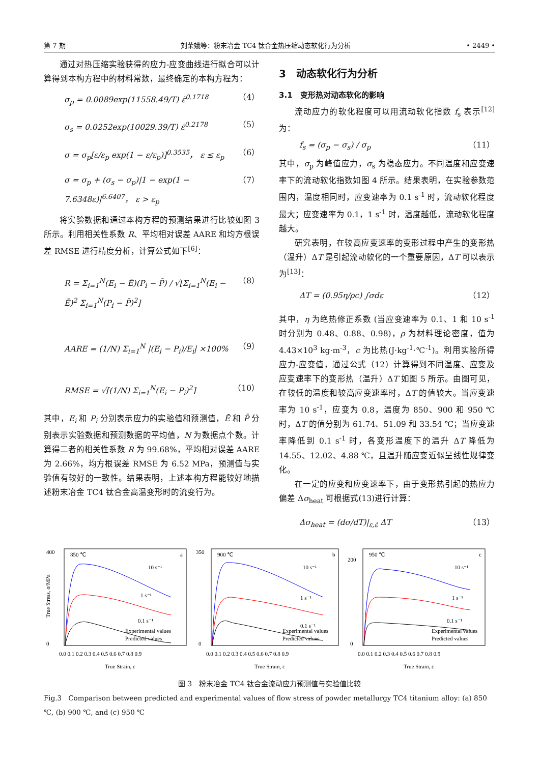第 7 期 刘荣娥等：粉末冶金 TC4 钛合金热压缩动态软化行为分析 • 2449 •
通过对热压缩实验获得的应力-应变曲线进行拟合可以计算得到本构方程中的材料常数，最终确定的本构方程为：
σ<sub>p</sub> = 0.0089exp(11558.49/T) ε̇<sup>0.1718</sup> （4）
σ<sub>s</sub> = 0.0252exp(10029.39/T) ε̇<sup>0.2178</sup> （5）
σ = σ<sub>p</sub>[ε/ε<sub>p</sub> exp(1 − ε/ε<sub>p</sub>)]<sup>0.3535</sup>， ε ≤ ε<sub>p</sub> （6）
σ = σ<sub>p</sub> + (σ<sub>s</sub> − σ<sub>p</sub>)|1 − exp(1 − 7.6348ε)|<sup>6.6407</sup>， ε > ε<sub>p</sub> （7）
将实验数据和通过本构方程的预测结果进行比较如图 3 所示。利用相关性系数 R、平均相对误差 AARE 和均方根误差 RMSE 进行精度分析，计算公式如下<sup>[6]</sup>：
R = Σ<sub>i=1</sub><sup>N</sup>(E<sub>i</sub> − Ē)(P<sub>i</sub> − P̄) / √[Σ<sub>i=1</sub><sup>N</sup>(E<sub>i</sub> − Ē)<sup>2</sup> Σ<sub>i=1</sub><sup>N</sup>(P<sub>i</sub> − P̄)<sup>2</sup>] （8）
AARE = (1/N) Σ<sub>i=1</sub><sup>N</sup> |(E<sub>i</sub> − P<sub>i</sub>)/E<sub>i</sub>| ×100% （9）
RMSE = √[(1/N) Σ<sub>i=1</sub><sup>N</sup>(E<sub>i</sub> − P<sub>i</sub>)<sup>2</sup>] （10）
其中，E<sub>i</sub> 和 P<sub>i</sub> 分别表示应力的实验值和预测值，Ē 和 P̄ 分别表示实验数据和预测数据的平均值，N 为数据点个数。计算得二者的相关性系数 R 为 99.68%，平均相对误差 AARE 为 2.66%，均方根误差 RMSE 为 6.52 MPa，预测值与实验值有较好的一致性。结果表明，上述本构方程能较好地描述粉末冶金 TC4 钛合金高温变形时的流变行为。
3　动态软化行为分析
3.1　变形热对动态软化的影响
流动应力的软化程度可以用流动软化指数 f<sub>s</sub> 表示<sup>[12]</sup>为：
f<sub>s</sub> = (σ<sub>p</sub> − σ<sub>s</sub>) / σ<sub>p</sub> （11）
其中，σ<sub>p</sub> 为峰值应力，σ<sub>s</sub> 为稳态应力。不同温度和应变速率下的流动软化指数如图 4 所示。结果表明，在实验参数范围内，温度相同时，应变速率为 0.1 s<sup>-1</sup> 时，流动软化程度最大；应变速率为 0.1，1 s<sup>-1</sup> 时，温度越低，流动软化程度越大。
研究表明，在较高应变速率的变形过程中产生的变形热（温升）ΔT 是引起流动软化的一个重要原因，ΔT 可以表示为<sup>[13]</sup>：
ΔT = (0.95η/ρc) ∫σdε （12）
其中，η 为绝热修正系数 (当应变速率为 0.1、1 和 10 s<sup>-1</sup> 时分别为 0.48、0.88、0.98)，ρ 为材料理论密度，值为 4.43×10<sup>3</sup> kg·m<sup>-3</sup>，c 为比热(J·kg<sup>-1</sup>·℃<sup>-1</sup>)。利用实验所得应力-应变值，通过公式（12）计算得到不同温度、应变及应变速率下的变形热（温升）ΔT 如图 5 所示。由图可见，在较低的温度和较高应变速率时，ΔT 的值较大。当应变速率为 10 s<sup>-1</sup>，应变为 0.8，温度为 850、900 和 950 ℃时，ΔT 的值分别为 61.74、51.09 和 33.54 ℃；当应变速率降低到 0.1 s<sup>-1</sup> 时，各变形温度下的温升 ΔT 降低为 14.55、12.02、4.88 ℃，且温升随应变近似呈线性规律变化。
在一定的应变和应变速率下，由于变形热引起的热应力偏差 Δσ<sub>heat</sub> 可根据式(13)进行计算：
Δσ<sub>heat</sub> = (dσ/dT)|<sub>ε,ε̇</sub> ΔT （13）
850 ℃
a
10 s⁻¹
1 s⁻¹
0.1 s⁻¹
Experimental values
Predicted values
400
0
0.0 0.1 0.2 0.3 0.4 0.5 0.6 0.7 0.8 0.9
True Strain, ε
True Stress, σ/MPa
900 ℃
b
10 s⁻¹
1 s⁻¹
0.1 s⁻¹
Experimental values
Predicted values
350
0
0.0 0.1 0.2 0.3 0.4 0.5 0.6 0.7 0.8 0.9
True Strain, ε
950 ℃
c
10 s⁻¹
1 s⁻¹
0.1 s⁻¹
Experimental values
Predicted values
200
0
0.0 0.1 0.2 0.3 0.4 0.5 0.6 0.7 0.8 0.9
True Strain, ε
图 3　粉末冶金 TC4 钛合金流动应力预测值与实验值比较
Fig.3　Comparison between predicted and experimental values of flow stress of powder metallurgy TC4 titanium alloy: (a) 850 ℃, (b) 900 ℃, and (c) 950 ℃